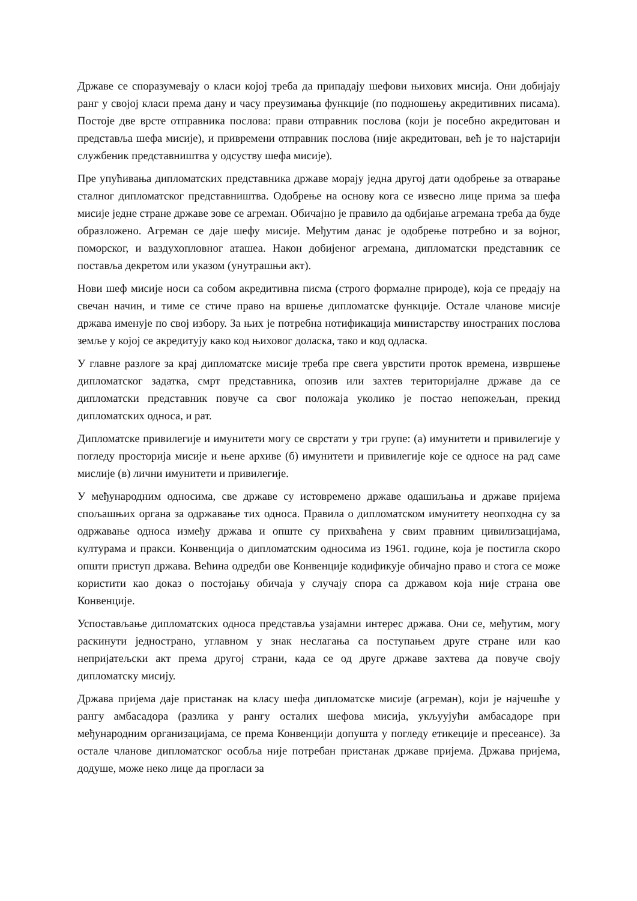Државе се споразумевају о класи којој треба да припадају шефови њихових мисија. Они добијају ранг у својој класи према дану и часу преузимања функције (по подношењу акредитивних писама). Постоје две врсте отправника послова: прави отправник послова (који је посебно акредитован и представља шефа мисије), и привремени отправник послова (није акредитован, већ је то најстарији службеник представништва у одсуству шефа мисије).
Пре упућивања дипломатских представника државе морају једна другој дати одобрење за отварање сталног дипломатског представништва. Одобрење на основу кога се извесно лице прима за шефа мисије једне стране државе зове се агреман. Обичајно је правило да одбијање агремана треба да буде образложено. Агреман се даје шефу мисије. Међутим данас је одобрење потребно и за војног, поморског, и ваздухопловног аташеа. Након добијеног агремана, дипломатски представник се поставља декретом или указом (унутрашњи акт).
Нови шеф мисије носи са собом акредитивна писма (строго формалне природе), која се предају на свечан начин, и тиме се стиче право на вршење дипломатске функције. Остале чланове мисије држава именује по свој избору. За њих је потребна нотификација министарству иностраних послова земље у којој се акредитују како код њиховог доласка, тако и код одласка.
У главне разлоге за крај дипломатске мисије треба пре свега уврстити проток времена, извршење дипломатског задатка, смрт представника, опозив или захтев територијалне државе да се дипломатски представник повуче са свог положаја уколико је постао непожељан, прекид дипломатских односа, и рат.
Дипломатске привилегије и имунитети могу се сврстати у три групе: (а) имунитети и привилегије у погледу просторија мисије и њене архиве (б) имунитети и привилегије које се односе на рад саме мислије (в) лични имунитети и привилегије.
У међународним односима, све државе су истовремено државе одашиљања и државе пријема спољашњих органа за одржавање тих односа. Правила о дипломатском имунитету неопходна су за одржавање односа између држава и опште су прихваћена у свим правним цивилизацијама, културама и пракси. Конвенција о дипломатским односима из 1961. године, која је постигла скоро општи приступ држава. Већина одредби ове Конвенције кодификује обичајно право и стога се може користити као доказ о постојању обичаја у случају спора са државом која није страна ове Конвенције.
Успостављање дипломатских односа представља узајамни интерес држава. Они се, међутим, могу раскинути једнострано, углавном у знак неслагања са поступањем друге стране или као непријатељски акт према другој страни, када се од друге државе захтева да повуче своју дипломатску мисију.
Држава пријема даје пристанак на класу шефа дипломатске мисије (агреман), који је најчешће у рангу амбасадора (разлика у рангу осталих шефова мисија, укљуујући амбасадоре при међународним организацијама, се према Конвенцији допушта у погледу етикеције и пресеансе). За остале чланове дипломатског особља није потребан пристанак државе пријема. Држава пријема, додуше, може неко лице да прогласи за